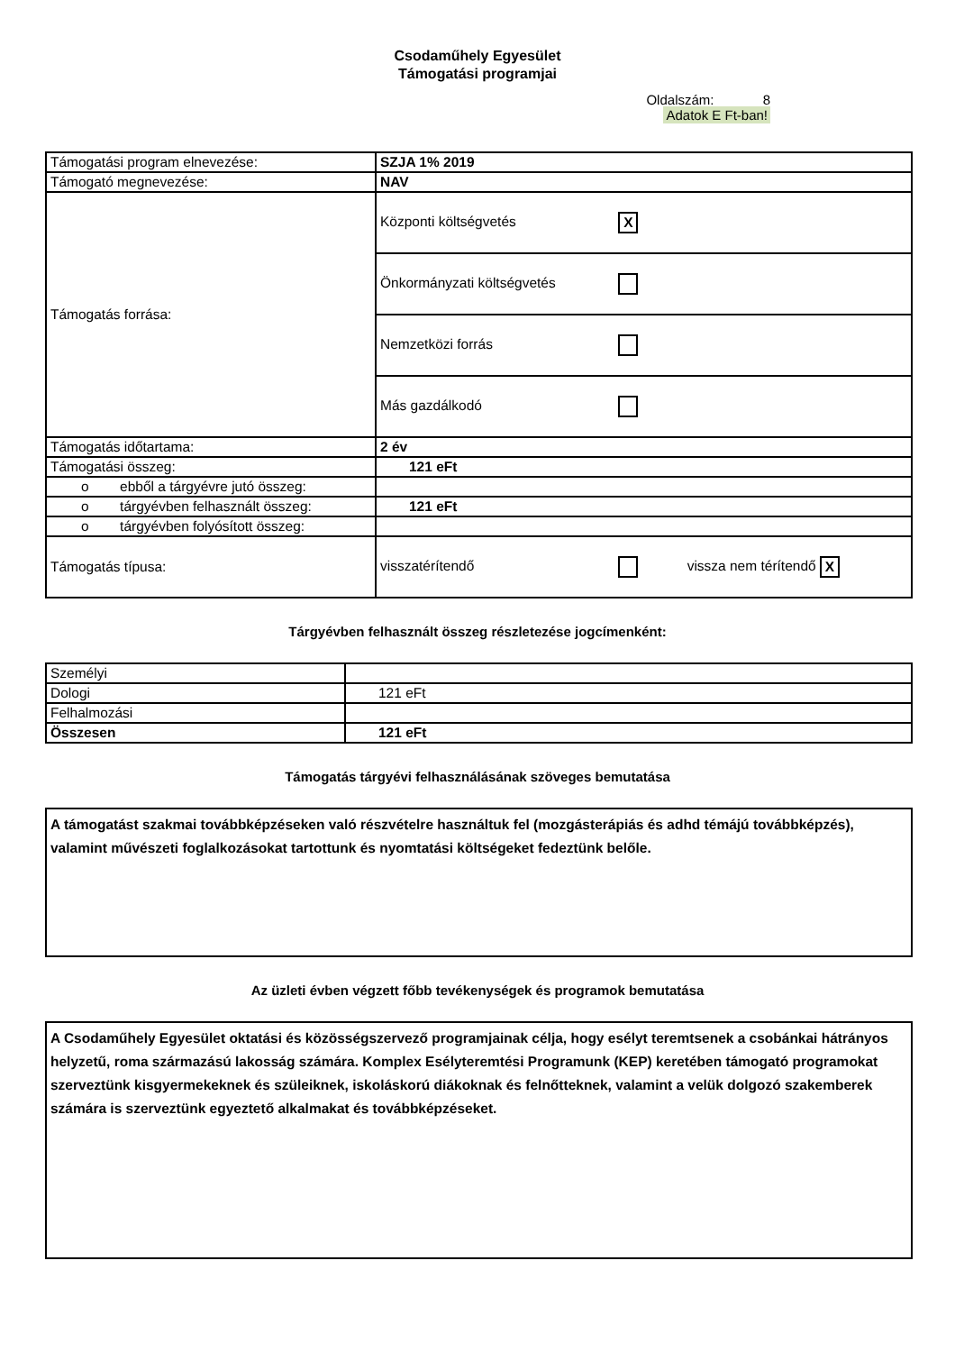Csodaműhely Egyesület
Támogatási programjai
Oldalszám: 8
Adatok E Ft-ban!
| Támogatási program elnevezése: | SZJA 1% 2019 |
| Támogató megnevezése: | NAV |
| Támogatás forrása: | Központi költségvetés X |
| | Önkormányzati költségvetés |
| | Nemzetközi forrás |
| | Más gazdálkodó |
| Támogatás időtartama: | 2 év |
| Támogatási összeg: | 121 eFt |
| o ebből a tárgyévre jutó összeg: | |
| o tárgyévben felhasznált összeg: | 121 eFt |
| o tárgyévben folyósított összeg: | |
| Támogatás típusa: | visszatérítendő vissza nem térítendő X |
Tárgyévben felhasznált összeg részletezése jogcímenként:
| Személyi | |
| Dologi | 121 eFt |
| Felhalmozási | |
| Összesen | 121 eFt |
Támogatás tárgyévi felhasználásának szöveges bemutatása
A támogatást szakmai továbbképzéseken való részvételre használtuk fel (mozgásterápiás és adhd témájú továbbképzés), valamint művészeti foglalkozásokat tartottunk és nyomtatási költségeket fedeztünk belőle.
Az üzleti évben végzett főbb tevékenységek és programok bemutatása
A Csodaműhely Egyesület oktatási és közösségszervező programjainak célja, hogy esélyt teremtsenek a csobánkai hátrányos helyzetű, roma származású lakosság számára. Komplex Esélyteremtési Programunk (KEP) keretében támogató programokat szerveztünk kisgyermekeknek és szüleiknek, iskoláskorú diákoknak és felnőtteknek, valamint a velük dolgozó szakemberek számára is szerveztünk egyeztető alkalmakat és továbbképzéseket.